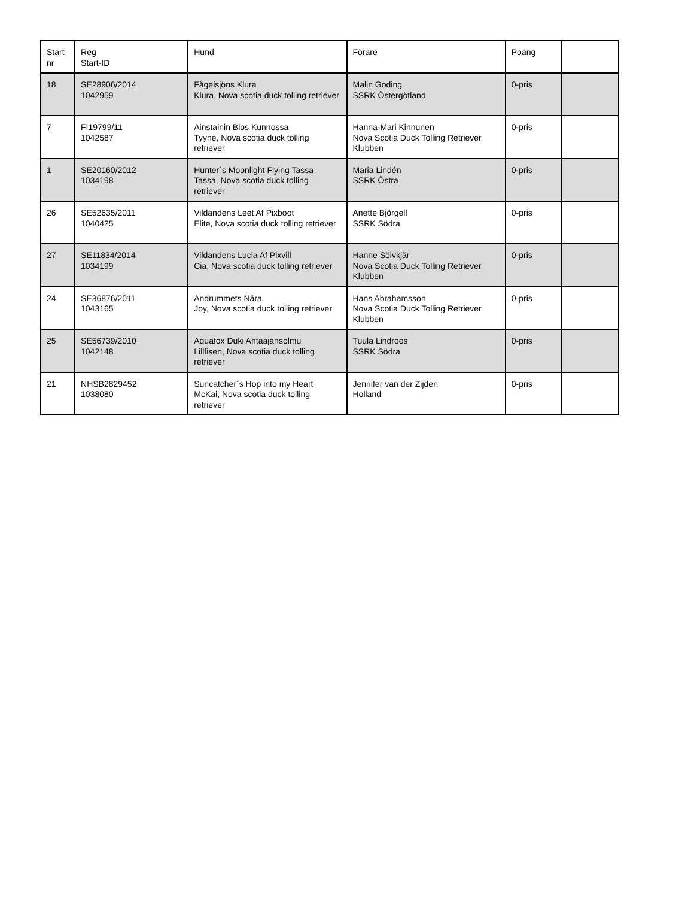| Start nr | Reg Start-ID | Hund | Förare | Poäng | |
| --- | --- | --- | --- | --- | --- |
| 18 | SE28906/2014 1042959 | Fågelsjöns Klura Klura, Nova scotia duck tolling retriever | Malin Goding SSRK Östergötland | 0-pris | |
| 7 | FI19799/11 1042587 | Ainstainin Bios Kunnossa Tyyne, Nova scotia duck tolling retriever | Hanna-Mari Kinnunen Nova Scotia Duck Tolling Retriever Klubben | 0-pris | |
| 1 | SE20160/2012 1034198 | Hunter´s Moonlight Flying Tassa Tassa, Nova scotia duck tolling retriever | Maria Lindén SSRK Östra | 0-pris | |
| 26 | SE52635/2011 1040425 | Vildandens Leet Af Pixboot Elite, Nova scotia duck tolling retriever | Anette Björgell SSRK Södra | 0-pris | |
| 27 | SE11834/2014 1034199 | Vildandens Lucia Af Pixvill Cia, Nova scotia duck tolling retriever | Hanne Sölvkjär Nova Scotia Duck Tolling Retriever Klubben | 0-pris | |
| 24 | SE36876/2011 1043165 | Andrummets Nära Joy, Nova scotia duck tolling retriever | Hans Abrahamsson Nova Scotia Duck Tolling Retriever Klubben | 0-pris | |
| 25 | SE56739/2010 1042148 | Aquafox Duki Ahtaajansolmu Lillfisen, Nova scotia duck tolling retriever | Tuula Lindroos SSRK Södra | 0-pris | |
| 21 | NHSB2829452 1038080 | Suncatcher´s Hop into my Heart McKai, Nova scotia duck tolling retriever | Jennifer van der Zijden Holland | 0-pris | |